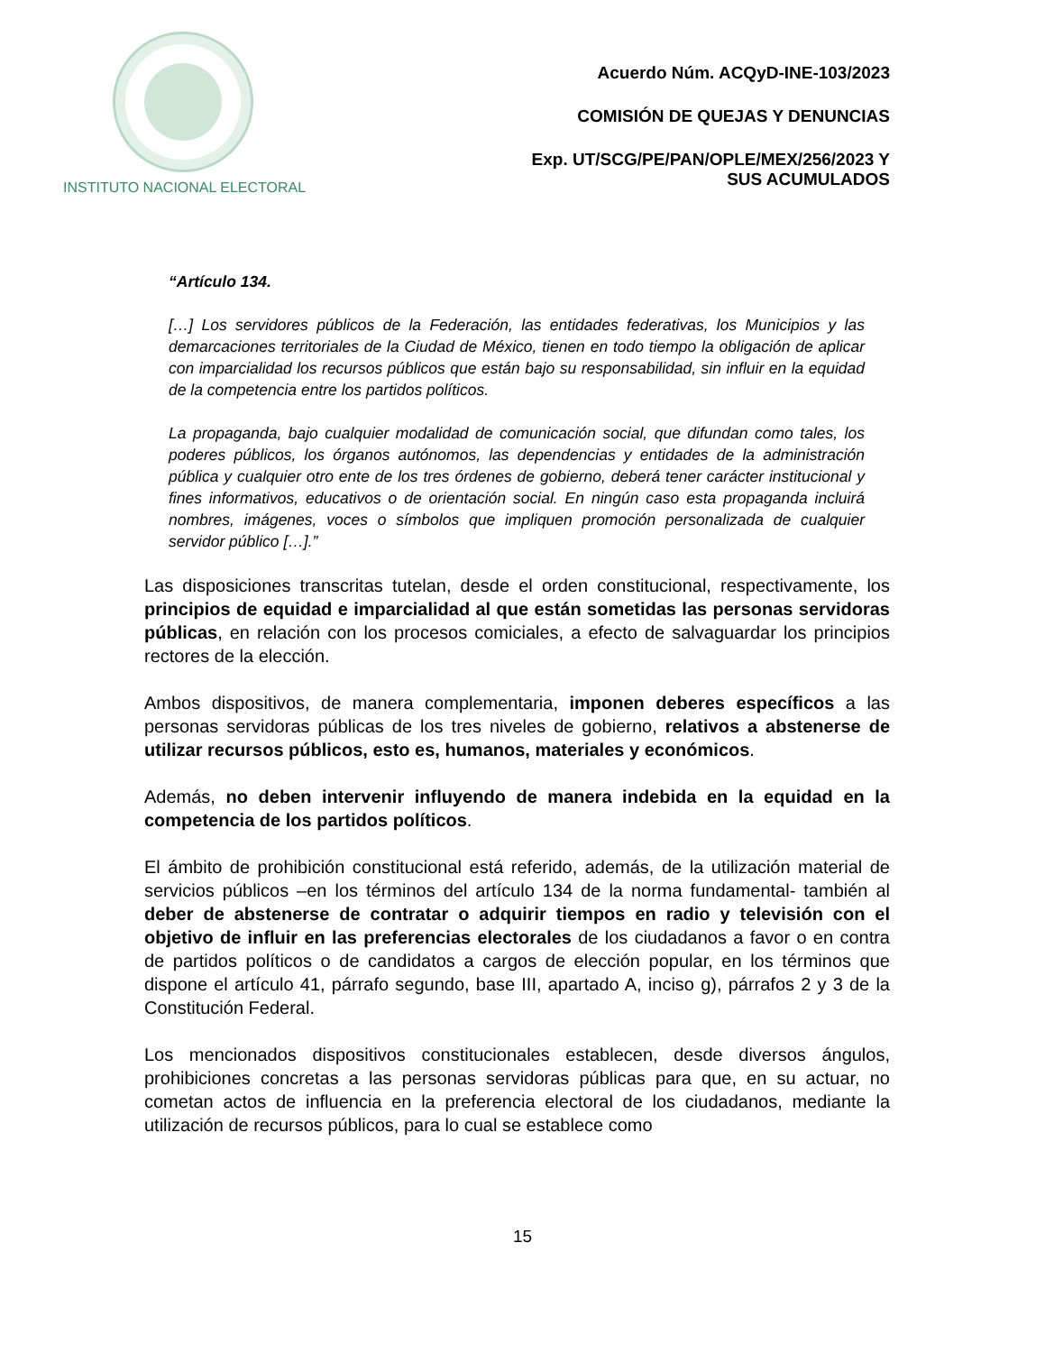INSTITUTO NACIONAL ELECTORAL
Acuerdo Núm. ACQyD-INE-103/2023
COMISIÓN DE QUEJAS Y DENUNCIAS
Exp. UT/SCG/PE/PAN/OPLE/MEX/256/2023 Y
SUS ACUMULADOS
“Artículo 134.
[…] Los servidores públicos de la Federación, las entidades federativas, los Municipios y las demarcaciones territoriales de la Ciudad de México, tienen en todo tiempo la obligación de aplicar con imparcialidad los recursos públicos que están bajo su responsabilidad, sin influir en la equidad de la competencia entre los partidos políticos.
La propaganda, bajo cualquier modalidad de comunicación social, que difundan como tales, los poderes públicos, los órganos autónomos, las dependencias y entidades de la administración pública y cualquier otro ente de los tres órdenes de gobierno, deberá tener carácter institucional y fines informativos, educativos o de orientación social. En ningún caso esta propaganda incluirá nombres, imágenes, voces o símbolos que impliquen promoción personalizada de cualquier servidor público […].”
Las disposiciones transcritas tutelan, desde el orden constitucional, respectivamente, los principios de equidad e imparcialidad al que están sometidas las personas servidoras públicas, en relación con los procesos comiciales, a efecto de salvaguardar los principios rectores de la elección.
Ambos dispositivos, de manera complementaria, imponen deberes específicos a las personas servidoras públicas de los tres niveles de gobierno, relativos a abstenerse de utilizar recursos públicos, esto es, humanos, materiales y económicos.
Además, no deben intervenir influyendo de manera indebida en la equidad en la competencia de los partidos políticos.
El ámbito de prohibición constitucional está referido, además, de la utilización material de servicios públicos –en los términos del artículo 134 de la norma fundamental- también al deber de abstenerse de contratar o adquirir tiempos en radio y televisión con el objetivo de influir en las preferencias electorales de los ciudadanos a favor o en contra de partidos políticos o de candidatos a cargos de elección popular, en los términos que dispone el artículo 41, párrafo segundo, base III, apartado A, inciso g), párrafos 2 y 3 de la Constitución Federal.
Los mencionados dispositivos constitucionales establecen, desde diversos ángulos, prohibiciones concretas a las personas servidoras públicas para que, en su actuar, no cometan actos de influencia en la preferencia electoral de los ciudadanos, mediante la utilización de recursos públicos, para lo cual se establece como
15